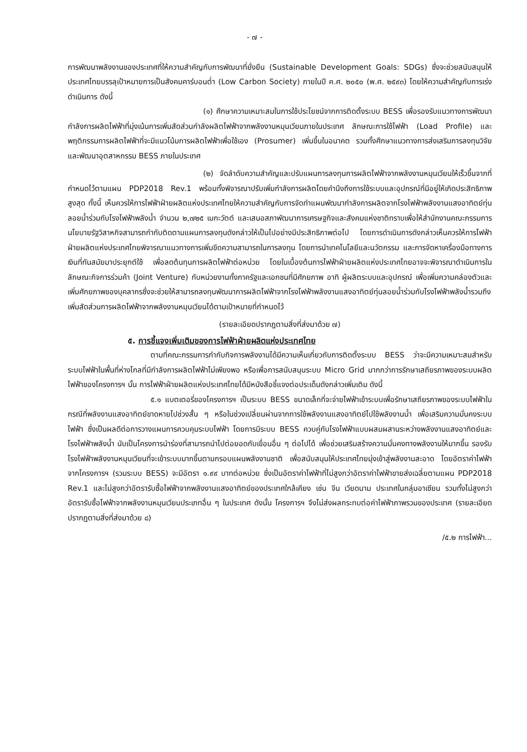- ๗ -
การพัฒนาพลังงานของประเทศที่ให้ความสำคัญกับการพัฒนาที่ยั่งยืน (Sustainable Development Goals: SDGs) ซึ่งจะช่วยสนับสนุนให้ประเทศไทยบรรลุเป้าหมายการเป็นสังคมคาร์บอนต่ำ (Low Carbon Society) ภายในปี ค.ศ. ๒๐๕๐ (พ.ศ. ๒๕๙๓) โดยให้ความสำคัญกับการเร่งดำเนินการ ดังนี้
(๑) ศึกษาความเหมาะสมในการใช้ประโยชน์จากการติดตั้งระบบ BESS เพื่อรองรับแนวทางการพัฒนากำลังการผลิตไฟฟ้าที่มุ่งเน้นการเพิ่มสัดส่วนกำลังผลิตไฟฟ้าจากพลังงานหมุนเวียนภายในประเทศ ลักษณะการใช้ไฟฟ้า (Load Profile) และพฤติกรรมการผลิตไฟฟ้าที่จะมีแนวโน้มการผลิตไฟฟ้าเพื่อใช้เอง (Prosumer) เพิ่มขึ้นในอนาคต รวมทั้งศึกษาแนวทางการส่งเสริมการลงทุนวิจัยและพัฒนาอุตสาหกรรม BESS ภายในประเทศ
(๒) จัดลำดับความสำคัญและปรับแผนการลงทุนการผลิตไฟฟ้าจากพลังงานหมุนเวียนให้เร็วขึ้นจากที่กำหนดไว้ตามแผน PDP2018 Rev.1 พร้อมทั้งพิจารณาปรับเพิ่มกำลังการผลิตโดยคำนึงถึงการใช้ระบบและอุปกรณ์ที่มีอยู่ให้เกิดประสิทธิภาพสูงสุด ทั้งนี้ เห็นควรให้การไฟฟ้าฝ่ายผลิตแห่งประเทศไทยให้ความสำคัญกับการจัดทำแผนพัฒนากำลังการผลิตจากโรงไฟฟ้าพลังงานแสงอาทิตย์ทุ่นลอยน้ำร่วมกับโรงไฟฟ้าพลังน้ำ จำนวน ๒,๗๒๕ เมกะวัตต์ และเสนอสภาพัฒนาการเศรษฐกิจและสังคมแห่งชาติทราบเพื่อให้สำนักงานคณะกรรมการนโยบายรัฐวิสาหกิจสามารถกำกับติดตามแผนการลงทุนดังกล่าวให้เป็นไปอย่างมีประสิทธิภาพต่อไป โดยการดำเนินการดังกล่าวเห็นควรให้การไฟฟ้าฝ่ายผลิตแห่งประเทศไทยพิจารณาแนวทางการเพิ่มขีดความสามารถในการลงทุน โดยการนำเทคโนโลยีและนวัตกรรม และการจัดหาเครื่องมือทางการเงินที่ทันสมัยมาประยุกต์ใช้ เพื่อลดต้นทุนการผลิตไฟฟ้าต่อหน่วย โดยในเบื้องต้นการไฟฟ้าฝ่ายผลิตแห่งประเทศไทยอาจจะพิจารณาดำเนินการในลักษณะกิจการร่วมค้า (Joint Venture) กับหน่วยงานทั้งภาครัฐและเอกชนที่มีศักยภาพ อาทิ ผู้ผลิตระบบและอุปกรณ์ เพื่อเพิ่มความคล่องตัวและเพิ่มศักยภาพของบุคลากรซึ่งจะช่วยให้สามารถลงทุนพัฒนาการผลิตไฟฟ้าจากโรงไฟฟ้าพลังงานแสงอาทิตย์ทุ่นลอยน้ำร่วมกับโรงไฟฟ้าพลังน้ำรวมถึงเพิ่มสัดส่วนการผลิตไฟฟ้าจากพลังงานหมุนเวียนได้ตามเป้าหมายที่กำหนดไว้
(รายละเอียดปรากฏตามสิ่งที่ส่งมาด้วย ๗)
๕. การชี้แจงเพิ่มเติมของการไฟฟ้าฝ่ายผลิตแห่งประเทศไทย
ตามที่คณะกรรมการกำกับกิจการพลังงานได้มีความเห็นเกี่ยวกับการติดตั้งระบบ BESS ว่าจะมีความเหมาะสมสำหรับระบบไฟฟ้าในพื้นที่ห่างไกลที่มีกำลังการผลิตไฟฟ้าไม่เพียงพอ หรือเพื่อการสนับสนุนระบบ Micro Grid มากกว่าการรักษาเสถียรภาพของระบบผลิตไฟฟ้าของโครงการฯ นั้น การไฟฟ้าฝ่ายผลิตแห่งประเทศไทยได้มีหนังสือชี้แจงต่อประเด็นดังกล่าวเพิ่มเติม ดังนี้
๕.๑ แบตเตอรี่ของโครงการฯ เป็นระบบ BESS ขนาดเล็กที่จะจ่ายไฟฟ้าเข้าระบบเพื่อรักษาเสถียรภาพของระบบไฟฟ้าในกรณีที่พลังงานแสงอาทิตย์ขาดหายไปช่วงสั้น ๆ หรือในช่วงเปลี่ยนผ่านจากการใช้พลังงานแสงอาทิตย์ไปใช้พลังงานน้ำ เพื่อเสริมความมั่นคงระบบไฟฟ้า ซึ่งเป็นผลดีต่อการวางแผนการควบคุมระบบไฟฟ้า โดยการมีระบบ BESS ควบคู่กับโรงไฟฟ้าแบบผสมผสานระหว่างพลังงานแสงอาทิตย์และโรงไฟฟ้าพลังน้ำ นับเป็นโครงการนำร่องที่สามารถนำไปต่อยอดกับเขื่อนอื่น ๆ ต่อไปได้ เพื่อช่วยเสริมสร้างความมั่นคงทางพลังงานให้มากขึ้น รองรับโรงไฟฟ้าพลังงานหมุนเวียนที่จะเข้าระบบมากขึ้นตามกรอบแผนพลังงานชาติ เพื่อสนับสนุนให้ประเทศไทยมุ่งเข้าสู่พลังงานสะอาด โดยอัตราค่าไฟฟ้าจากโครงการฯ (รวมระบบ BESS) จะมีอัตรา ๑.๙๙ บาทต่อหน่วย ซึ่งเป็นอัตราค่าไฟฟ้าที่ไม่สูงกว่าอัตราค่าไฟฟ้าขายส่งเฉลี่ยตามแผน PDP2018 Rev.1 และไม่สูงกว่าอัตรารับซื้อไฟฟ้าจากพลังงานแสงอาทิตย์ของประเทศใกล้เคียง เช่น จีน เวียดนาม ประเทศในกลุ่มอาเซียน รวมทั้งไม่สูงกว่าอัตรารับซื้อไฟฟ้าจากพลังงานหมุนเวียนประเภทอื่น ๆ ในประเทศ ดังนั้น โครงการฯ จึงไม่ส่งผลกระทบต่อค่าไฟฟ้าภาพรวมของประเทศ (รายละเอียดปรากฏตามสิ่งที่ส่งมาด้วย ๘)
/๕.๒ การไฟฟ้า...